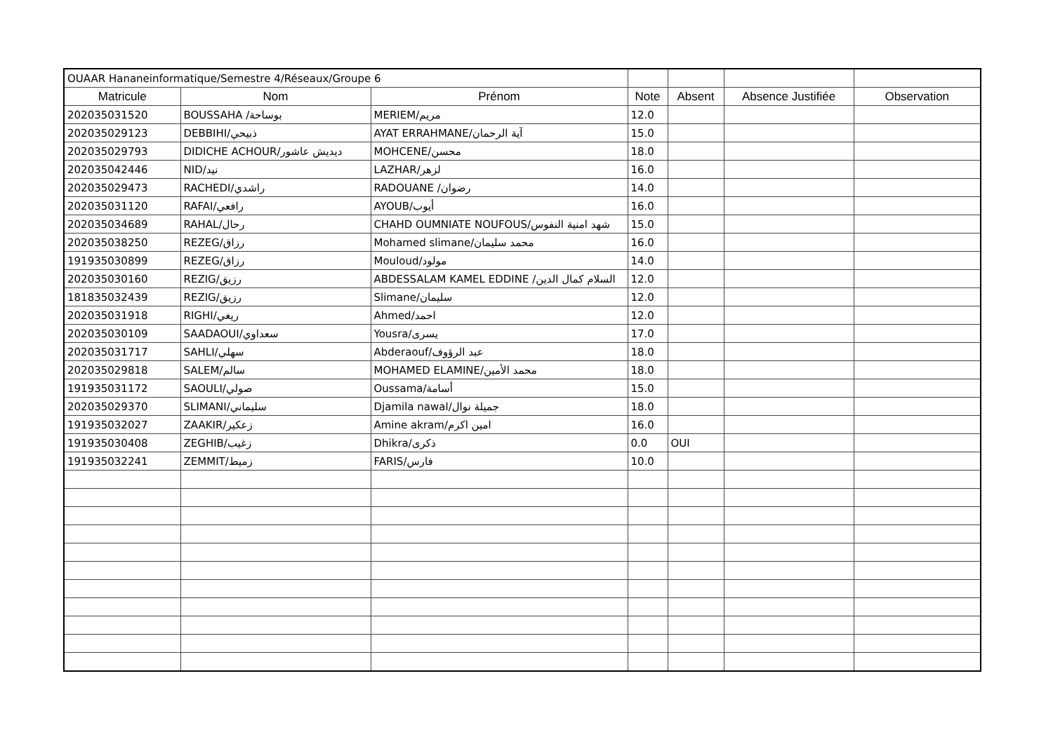| OUAAR Hananeinformatique/Semestre 4/Réseaux/Groupe 6 | | | | | | |
| Matricule | Nom | Prénom | Note | Absent | Absence Justifiée | Observation |
| 202035031520 | BOUSSAHA /بوساحة | MERIEM/مريم | 12.0 | | | |
| 202035029123 | DEBBIHI/ذبيحي | AYAT ERRAHMANE/آية الرحمان | 15.0 | | | |
| 202035029793 | DIDICHE ACHOUR/ديديش عاشور | MOHCENE/محسن | 18.0 | | | |
| 202035042446 | NID/نيد | LAZHAR/لزهر | 16.0 | | | |
| 202035029473 | RACHEDI/راشدي | RADOUANE /رضوان | 14.0 | | | |
| 202035031120 | RAFAI/رافعي | AYOUB/أيوب | 16.0 | | | |
| 202035034689 | RAHAL/رحال | CHAHD OUMNIATE NOUFOUS/شهد امنية النفوس | 15.0 | | | |
| 202035038250 | REZEG/رزاق | Mohamed slimane/محمد سليمان | 16.0 | | | |
| 191935030899 | REZEG/رزاق | Mouloud/مولود | 14.0 | | | |
| 202035030160 | REZIG/رزيق | ABDESSALAM KAMEL EDDINE /السلام كمال الدين | 12.0 | | | |
| 181835032439 | REZIG/رزيق | Slimane/سليمان | 12.0 | | | |
| 202035031918 | RIGHI/ريغي | Ahmed/احمد | 12.0 | | | |
| 202035030109 | SAADAOUI/سعداوي | Yousra/يسرى | 17.0 | | | |
| 202035031717 | SAHLI/سهلي | Abderaouf/عبد الرؤوف | 18.0 | | | |
| 202035029818 | SALEM/سالم | MOHAMED ELAMINE/محمد الأمين | 18.0 | | | |
| 191935031172 | SAOULI/صولي | Oussama/أسامة | 15.0 | | | |
| 202035029370 | SLIMANI/سليماني | Djamila nawal/جميلة نوال | 18.0 | | | |
| 191935032027 | ZAAKIR/زعكير | Amine akram/امين اكرم | 16.0 | | | |
| 191935030408 | ZEGHIB/زغيب | Dhikra/ذكرى | 0.0 | OUI | | |
| 191935032241 | ZEMMIT/زميط | FARIS/فارس | 10.0 | | | |